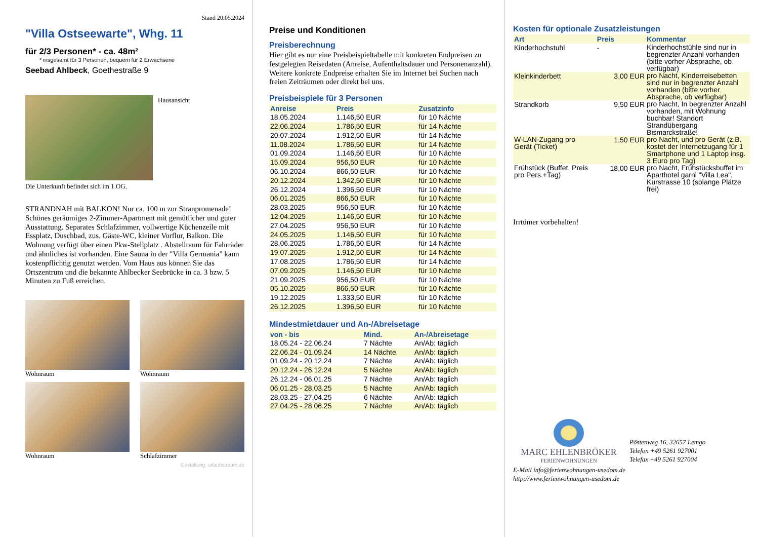Stand 20.05.2024
"Villa Ostseewarte", Whg. 11
für 2/3 Personen* - ca. 48m²
* insgesamt für 3 Personen, bequem für 2 Erwachsene
Seebad Ahlbeck, Goethestraße 9
Hausansicht
Die Unterkunft befindet sich im 1.OG.
STRANDNAH mit BALKON! Nur ca. 100 m zur Stranpromenade! Schönes geräumiges 2-Zimmer-Apartment mit gemütlicher und guter Ausstattung. Separates Schlafzimmer, vollwertige Küchenzeile mit Essplatz, Duschbad, zus. Gäste-WC, kleiner Vorflur, Balkon. Die Wohnung verfügt über einen Pkw-Stellplatz . Abstellraum für Fahrräder und ähnliches ist vorhanden. Eine Sauna in der "Villa Germania" kann kostenpflichtig genutzt werden. Vom Haus aus können Sie das Ortszentrum und die bekannte Ahlbecker Seebrücke in ca. 3 bzw. 5 Minuten zu Fuß erreichen.
Wohnraum
Wohnraum
Wohnraum
Schlafzimmer
Gestaltung: urlaubstraum.de
Preise und Konditionen
Preisberechnung
Hier gibt es nur eine Preisbeispieltabelle mit konkreten Endpreisen zu festgelegten Reisedaten (Anreise, Aufenthaltsdauer und Personenanzahl). Weitere konkrete Endpreise erhalten Sie im Internet bei Suchen nach freien Zeiträumen oder direkt bei uns.
Preisbeispiele für 3 Personen
| Anreise | Preis | Zusatzinfo |
| --- | --- | --- |
| 18.05.2024 | 1.146,50 EUR | für 10 Nächte |
| 22.06.2024 | 1.786,50 EUR | für 14 Nächte |
| 20.07.2024 | 1.912,50 EUR | für 14 Nächte |
| 11.08.2024 | 1.786,50 EUR | für 14 Nächte |
| 01.09.2024 | 1.146,50 EUR | für 10 Nächte |
| 15.09.2024 | 956,50 EUR | für 10 Nächte |
| 06.10.2024 | 866,50 EUR | für 10 Nächte |
| 20.12.2024 | 1.342,50 EUR | für 10 Nächte |
| 26.12.2024 | 1.396,50 EUR | für 10 Nächte |
| 06.01.2025 | 866,50 EUR | für 10 Nächte |
| 28.03.2025 | 956,50 EUR | für 10 Nächte |
| 12.04.2025 | 1.146,50 EUR | für 10 Nächte |
| 27.04.2025 | 956,50 EUR | für 10 Nächte |
| 24.05.2025 | 1.146,50 EUR | für 10 Nächte |
| 28.06.2025 | 1.786,50 EUR | für 14 Nächte |
| 19.07.2025 | 1.912,50 EUR | für 14 Nächte |
| 17.08.2025 | 1.786,50 EUR | für 14 Nächte |
| 07.09.2025 | 1.146,50 EUR | für 10 Nächte |
| 21.09.2025 | 956,50 EUR | für 10 Nächte |
| 05.10.2025 | 866,50 EUR | für 10 Nächte |
| 19.12.2025 | 1.333,50 EUR | für 10 Nächte |
| 26.12.2025 | 1.396,50 EUR | für 10 Nächte |
Mindestmietdauer und An-/Abreisetage
| von - bis | Mind. | An-/Abreisetage |
| --- | --- | --- |
| 18.05.24 - 22.06.24 | 7 Nächte | An/Ab: täglich |
| 22.06.24 - 01.09.24 | 14 Nächte | An/Ab: täglich |
| 01.09.24 - 20.12.24 | 7 Nächte | An/Ab: täglich |
| 20.12.24 - 26.12.24 | 5 Nächte | An/Ab: täglich |
| 26.12.24 - 06.01.25 | 7 Nächte | An/Ab: täglich |
| 06.01.25 - 28.03.25 | 5 Nächte | An/Ab: täglich |
| 28.03.25 - 27.04.25 | 6 Nächte | An/Ab: täglich |
| 27.04.25 - 28.06.25 | 7 Nächte | An/Ab: täglich |
Kosten für optionale Zusatzleistungen
| Art | Preis | Kommentar |
| --- | --- | --- |
| Kinderhochstuhl | - | Kinderhochstühle sind nur in begrenzter Anzahl vorhanden (bitte vorher Absprache, ob verfügbar) |
| Kleinkinderbett | 3,00 EUR | pro Nacht, Kinderreisebetten sind nur in begrenzter Anzahl vorhanden (bitte vorher Absprache, ob verfügbar) |
| Strandkorb | 9,50 EUR | pro Nacht, In begrenzter Anzahl vorhanden, mit Wohnung buchbar! Standort Strandübergang Bismarckstraße! |
| W-LAN-Zugang pro Gerät (Ticket) | 1,50 EUR | pro Nacht, und pro Gerät (z.B. kostet der Internetzugang für 1 Smartphone und 1 Laptop insg. 3 Euro pro Tag) |
| Frühstück (Buffet, Preis pro Pers.+Tag) | 18,00 EUR | pro Nacht, Frühstücksbuffet im Aparthotel garni "Villa Lea", Kurstrasse 10 (solange Plätze frei) |
Irrtümer vorbehalten!
MARC EHLENBRÖKER
FERIENWOHNUNGEN
Pöstenweg 16, 32657 Lemgo
Telefon +49 5261 927001
Telefax +49 5261 927004
E-Mail info@ferienwohnungen-usedom.de
http://www.ferienwohnungen-usedom.de